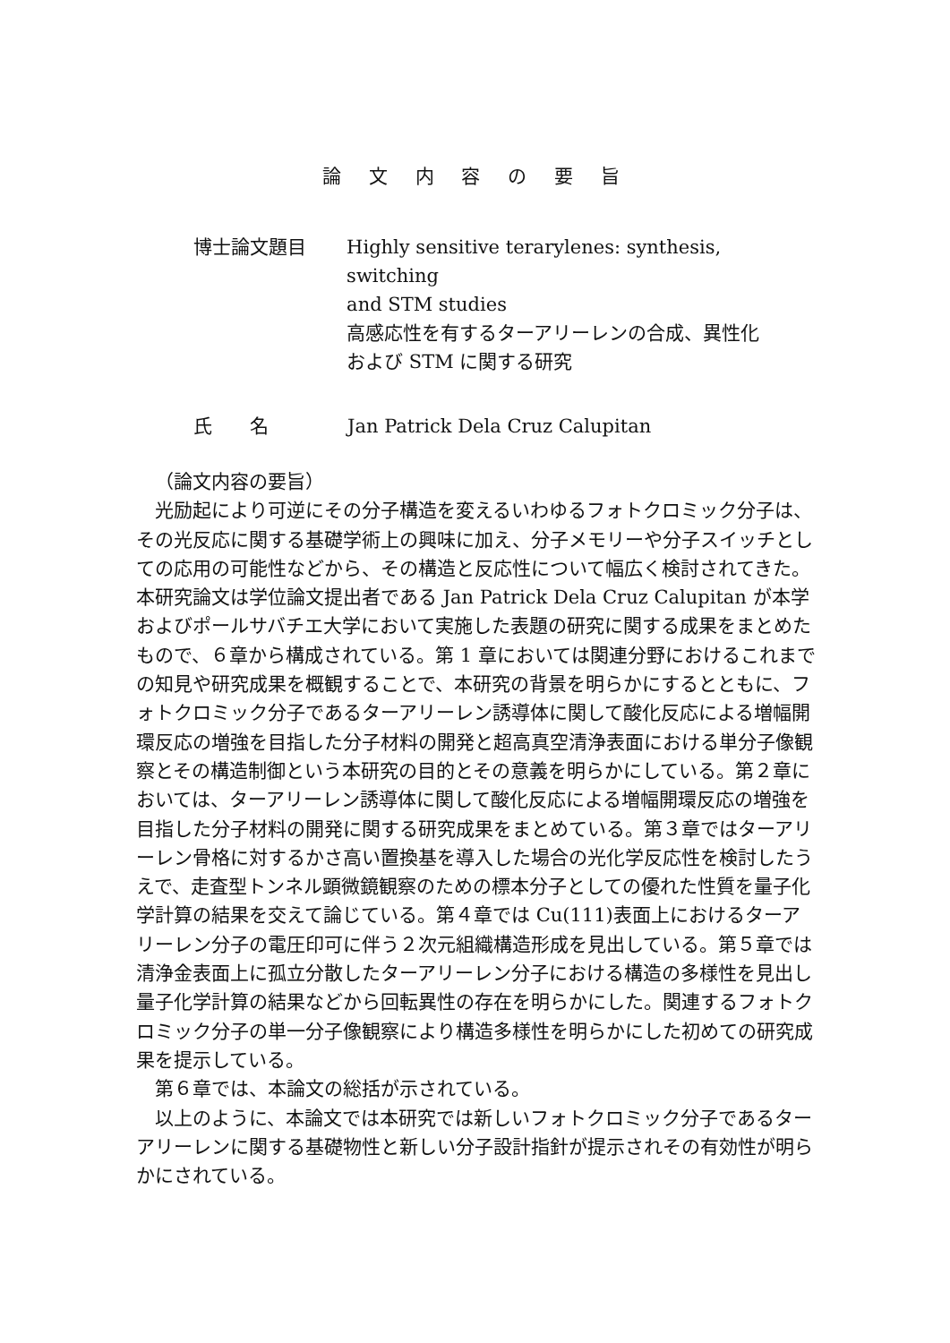論 文 内 容 の 要 旨
博士論文題目 Highly sensitive terarylenes: synthesis, switching
and STM studies
高感応性を有するターアリーレンの合成、異性化
および STM に関する研究
氏　　名 Jan Patrick Dela Cruz Calupitan
（論文内容の要旨）
光励起により可逆にその分子構造を変えるいわゆるフォトクロミック分子は、その光反応に関する基礎学術上の興味に加え、分子メモリーや分子スイッチとしての応用の可能性などから、その構造と反応性について幅広く検討されてきた。本研究論文は学位論文提出者である Jan Patrick Dela Cruz Calupitan が本学およびポールサバチエ大学において実施した表題の研究に関する成果をまとめたもので、６章から構成されている。第 1 章においては関連分野におけるこれまでの知見や研究成果を概観することで、本研究の背景を明らかにするとともに、フォトクロミック分子であるターアリーレン誘導体に関して酸化反応による増幅開環反応の増強を目指した分子材料の開発と超高真空清浄表面における単分子像観察とその構造制御という本研究の目的とその意義を明らかにしている。第２章においては、ターアリーレン誘導体に関して酸化反応による増幅開環反応の増強を目指した分子材料の開発に関する研究成果をまとめている。第３章ではターアリーレン骨格に対するかさ高い置換基を導入した場合の光化学反応性を検討したうえで、走査型トンネル顕微鏡観察のための標本分子としての優れた性質を量子化学計算の結果を交えて論じている。第４章では Cu(111)表面上におけるターアリーレン分子の電圧印可に伴う２次元組織構造形成を見出している。第５章では清浄金表面上に孤立分散したターアリーレン分子における構造の多様性を見出し量子化学計算の結果などから回転異性の存在を明らかにした。関連するフォトクロミック分子の単一分子像観察により構造多様性を明らかにした初めての研究成果を提示している。
第６章では、本論文の総括が示されている。
以上のように、本論文では本研究では新しいフォトクロミック分子であるターアリーレンに関する基礎物性と新しい分子設計指針が提示されその有効性が明らかにされている。